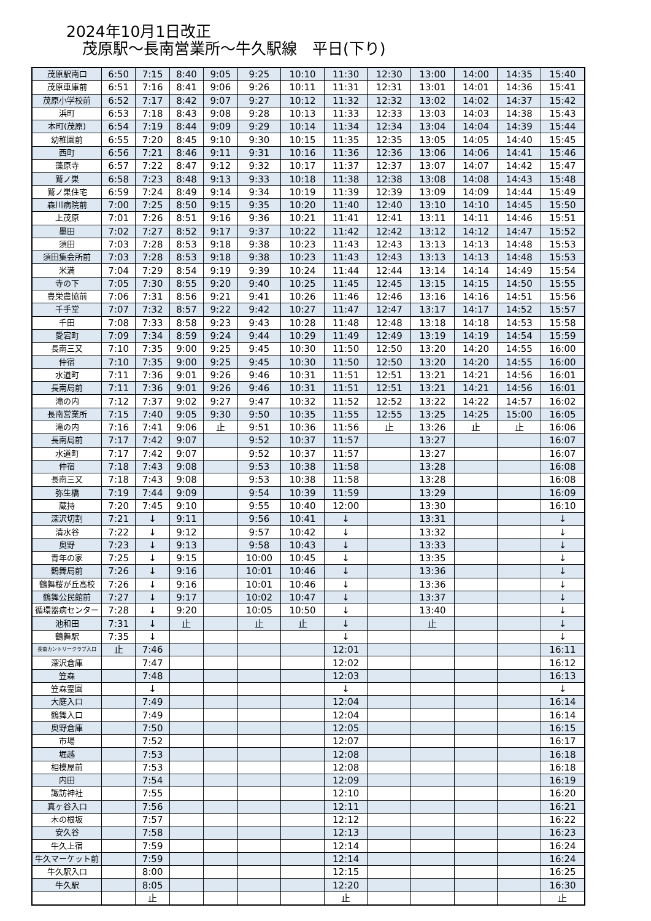2024年10月1日改正
茂原駅～長南営業所～牛久駅線　平日(下り)
| 茂原駅南口 | 6:50 | 7:15 | 8:40 | 9:05 | 9:25 | 10:10 | 11:30 | 12:30 | 13:00 | 14:00 | 14:35 | 15:40 |
| 茂原車庫前 | 6:51 | 7:16 | 8:41 | 9:06 | 9:26 | 10:11 | 11:31 | 12:31 | 13:01 | 14:01 | 14:36 | 15:41 |
| 茂原小学校前 | 6:52 | 7:17 | 8:42 | 9:07 | 9:27 | 10:12 | 11:32 | 12:32 | 13:02 | 14:02 | 14:37 | 15:42 |
| 浜町 | 6:53 | 7:18 | 8:43 | 9:08 | 9:28 | 10:13 | 11:33 | 12:33 | 13:03 | 14:03 | 14:38 | 15:43 |
| 本町(茂原) | 6:54 | 7:19 | 8:44 | 9:09 | 9:29 | 10:14 | 11:34 | 12:34 | 13:04 | 14:04 | 14:39 | 15:44 |
| 幼稚園前 | 6:55 | 7:20 | 8:45 | 9:10 | 9:30 | 10:15 | 11:35 | 12:35 | 13:05 | 14:05 | 14:40 | 15:45 |
| 西町 | 6:56 | 7:21 | 8:46 | 9:11 | 9:31 | 10:16 | 11:36 | 12:36 | 13:06 | 14:06 | 14:41 | 15:46 |
| 藻原寺 | 6:57 | 7:22 | 8:47 | 9:12 | 9:32 | 10:17 | 11:37 | 12:37 | 13:07 | 14:07 | 14:42 | 15:47 |
| 鷲ノ巣 | 6:58 | 7:23 | 8:48 | 9:13 | 9:33 | 10:18 | 11:38 | 12:38 | 13:08 | 14:08 | 14:43 | 15:48 |
| 鷲ノ巣住宅 | 6:59 | 7:24 | 8:49 | 9:14 | 9:34 | 10:19 | 11:39 | 12:39 | 13:09 | 14:09 | 14:44 | 15:49 |
| 森川病院前 | 7:00 | 7:25 | 8:50 | 9:15 | 9:35 | 10:20 | 11:40 | 12:40 | 13:10 | 14:10 | 14:45 | 15:50 |
| 上茂原 | 7:01 | 7:26 | 8:51 | 9:16 | 9:36 | 10:21 | 11:41 | 12:41 | 13:11 | 14:11 | 14:46 | 15:51 |
| 墨田 | 7:02 | 7:27 | 8:52 | 9:17 | 9:37 | 10:22 | 11:42 | 12:42 | 13:12 | 14:12 | 14:47 | 15:52 |
| 須田 | 7:03 | 7:28 | 8:53 | 9:18 | 9:38 | 10:23 | 11:43 | 12:43 | 13:13 | 14:13 | 14:48 | 15:53 |
| 須田集会所前 | 7:03 | 7:28 | 8:53 | 9:18 | 9:38 | 10:23 | 11:43 | 12:43 | 13:13 | 14:13 | 14:48 | 15:53 |
| 米満 | 7:04 | 7:29 | 8:54 | 9:19 | 9:39 | 10:24 | 11:44 | 12:44 | 13:14 | 14:14 | 14:49 | 15:54 |
| 寺の下 | 7:05 | 7:30 | 8:55 | 9:20 | 9:40 | 10:25 | 11:45 | 12:45 | 13:15 | 14:15 | 14:50 | 15:55 |
| 豊栄農協前 | 7:06 | 7:31 | 8:56 | 9:21 | 9:41 | 10:26 | 11:46 | 12:46 | 13:16 | 14:16 | 14:51 | 15:56 |
| 千手堂 | 7:07 | 7:32 | 8:57 | 9:22 | 9:42 | 10:27 | 11:47 | 12:47 | 13:17 | 14:17 | 14:52 | 15:57 |
| 千田 | 7:08 | 7:33 | 8:58 | 9:23 | 9:43 | 10:28 | 11:48 | 12:48 | 13:18 | 14:18 | 14:53 | 15:58 |
| 愛宕町 | 7:09 | 7:34 | 8:59 | 9:24 | 9:44 | 10:29 | 11:49 | 12:49 | 13:19 | 14:19 | 14:54 | 15:59 |
| 長南三又 | 7:10 | 7:35 | 9:00 | 9:25 | 9:45 | 10:30 | 11:50 | 12:50 | 13:20 | 14:20 | 14:55 | 16:00 |
| 仲宿 | 7:10 | 7:35 | 9:00 | 9:25 | 9:45 | 10:30 | 11:50 | 12:50 | 13:20 | 14:20 | 14:55 | 16:00 |
| 水道町 | 7:11 | 7:36 | 9:01 | 9:26 | 9:46 | 10:31 | 11:51 | 12:51 | 13:21 | 14:21 | 14:56 | 16:01 |
| 長南局前 | 7:11 | 7:36 | 9:01 | 9:26 | 9:46 | 10:31 | 11:51 | 12:51 | 13:21 | 14:21 | 14:56 | 16:01 |
| 滝の内 | 7:12 | 7:37 | 9:02 | 9:27 | 9:47 | 10:32 | 11:52 | 12:52 | 13:22 | 14:22 | 14:57 | 16:02 |
| 長南営業所 | 7:15 | 7:40 | 9:05 | 9:30 | 9:50 | 10:35 | 11:55 | 12:55 | 13:25 | 14:25 | 15:00 | 16:05 |
| 滝の内 | 7:16 | 7:41 | 9:06 | 止 | 9:51 | 10:36 | 11:56 | 止 | 13:26 | 止 | 止 | 16:06 |
| 長南局前 | 7:17 | 7:42 | 9:07 | | 9:52 | 10:37 | 11:57 | | 13:27 | | | 16:07 |
| 水道町 | 7:17 | 7:42 | 9:07 | | 9:52 | 10:37 | 11:57 | | 13:27 | | | 16:07 |
| 仲宿 | 7:18 | 7:43 | 9:08 | | 9:53 | 10:38 | 11:58 | | 13:28 | | | 16:08 |
| 長南三又 | 7:18 | 7:43 | 9:08 | | 9:53 | 10:38 | 11:58 | | 13:28 | | | 16:08 |
| 弥生橋 | 7:19 | 7:44 | 9:09 | | 9:54 | 10:39 | 11:59 | | 13:29 | | | 16:09 |
| 蔵持 | 7:20 | 7:45 | 9:10 | | 9:55 | 10:40 | 12:00 | | 13:30 | | | 16:10 |
| 深沢切割 | 7:21 | ↓ | 9:11 | | 9:56 | 10:41 | ↓ | | 13:31 | | | ↓ |
| 清水谷 | 7:22 | ↓ | 9:12 | | 9:57 | 10:42 | ↓ | | 13:32 | | | ↓ |
| 奥野 | 7:23 | ↓ | 9:13 | | 9:58 | 10:43 | ↓ | | 13:33 | | | ↓ |
| 青年の家 | 7:25 | ↓ | 9:15 | | 10:00 | 10:45 | ↓ | | 13:35 | | | ↓ |
| 鶴舞局前 | 7:26 | ↓ | 9:16 | | 10:01 | 10:46 | ↓ | | 13:36 | | | ↓ |
| 鶴舞桜が丘高校 | 7:26 | ↓ | 9:16 | | 10:01 | 10:46 | ↓ | | 13:36 | | | ↓ |
| 鶴舞公民館前 | 7:27 | ↓ | 9:17 | | 10:02 | 10:47 | ↓ | | 13:37 | | | ↓ |
| 循環器病センター | 7:28 | ↓ | 9:20 | | 10:05 | 10:50 | ↓ | | 13:40 | | | ↓ |
| 池和田 | 7:31 | ↓ | 止 | | 止 | 止 | ↓ | | 止 | | | ↓ |
| 鶴舞駅 | 7:35 | ↓ | | | | | ↓ | | | | | ↓ |
| 長南カントリークラブ入口 | 止 | 7:46 | | | | | 12:01 | | | | | 16:11 |
| 深沢倉庫 | | 7:47 | | | | | 12:02 | | | | | 16:12 |
| 笠森 | | 7:48 | | | | | 12:03 | | | | | 16:13 |
| 笠森霊園 | | ↓ | | | | | ↓ | | | | | ↓ |
| 大庭入口 | | 7:49 | | | | | 12:04 | | | | | 16:14 |
| 鶴舞入口 | | 7:49 | | | | | 12:04 | | | | | 16:14 |
| 奥野倉庫 | | 7:50 | | | | | 12:05 | | | | | 16:15 |
| 市場 | | 7:52 | | | | | 12:07 | | | | | 16:17 |
| 堀越 | | 7:53 | | | | | 12:08 | | | | | 16:18 |
| 相模屋前 | | 7:53 | | | | | 12:08 | | | | | 16:18 |
| 内田 | | 7:54 | | | | | 12:09 | | | | | 16:19 |
| 諏訪神社 | | 7:55 | | | | | 12:10 | | | | | 16:20 |
| 真ヶ谷入口 | | 7:56 | | | | | 12:11 | | | | | 16:21 |
| 木の根坂 | | 7:57 | | | | | 12:12 | | | | | 16:22 |
| 安久谷 | | 7:58 | | | | | 12:13 | | | | | 16:23 |
| 牛久上宿 | | 7:59 | | | | | 12:14 | | | | | 16:24 |
| 牛久マーケット前 | | 7:59 | | | | | 12:14 | | | | | 16:24 |
| 牛久駅入口 | | 8:00 | | | | | 12:15 | | | | | 16:25 |
| 牛久駅 | | 8:05 | | | | | 12:20 | | | | | 16:30 |
| | | 止 | | | | | 止 | | | | | 止 |